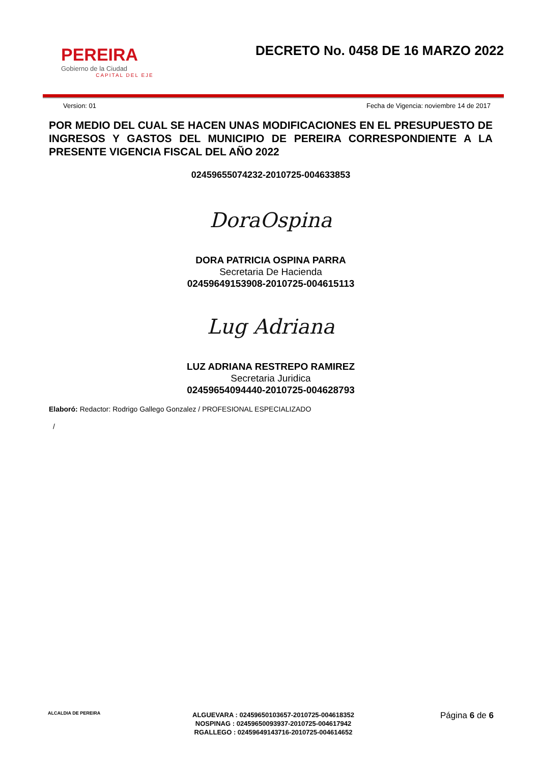PEREIRA
Gobierno de la Ciudad
CAPITAL DEL EJE
DECRETO No. 0458 DE 16 MARZO 2022
Version: 01 Fecha de Vigencia: noviembre 14 de 2017
POR MEDIO DEL CUAL SE HACEN UNAS MODIFICACIONES EN EL PRESUPUESTO DE INGRESOS Y GASTOS DEL MUNICIPIO DE PEREIRA CORRESPONDIENTE A LA PRESENTE VIGENCIA FISCAL DEL AÑO 2022
02459655074232-2010725-004633853
DoraOspina
DORA PATRICIA OSPINA PARRA
Secretaria De Hacienda
02459649153908-2010725-004615113
Lug Adriana
LUZ ADRIANA RESTREPO RAMIREZ
Secretaria Juridica
02459654094440-2010725-004628793
Elaboró: Redactor: Rodrigo Gallego Gonzalez / PROFESIONAL ESPECIALIZADO
/
ALCALDIA DE PEREIRA
ALGUEVARA : 02459650103657-2010725-004618352
NOSPINAG : 02459650093937-2010725-004617942
RGALLEGO : 02459649143716-2010725-004614652
Página 6 de 6